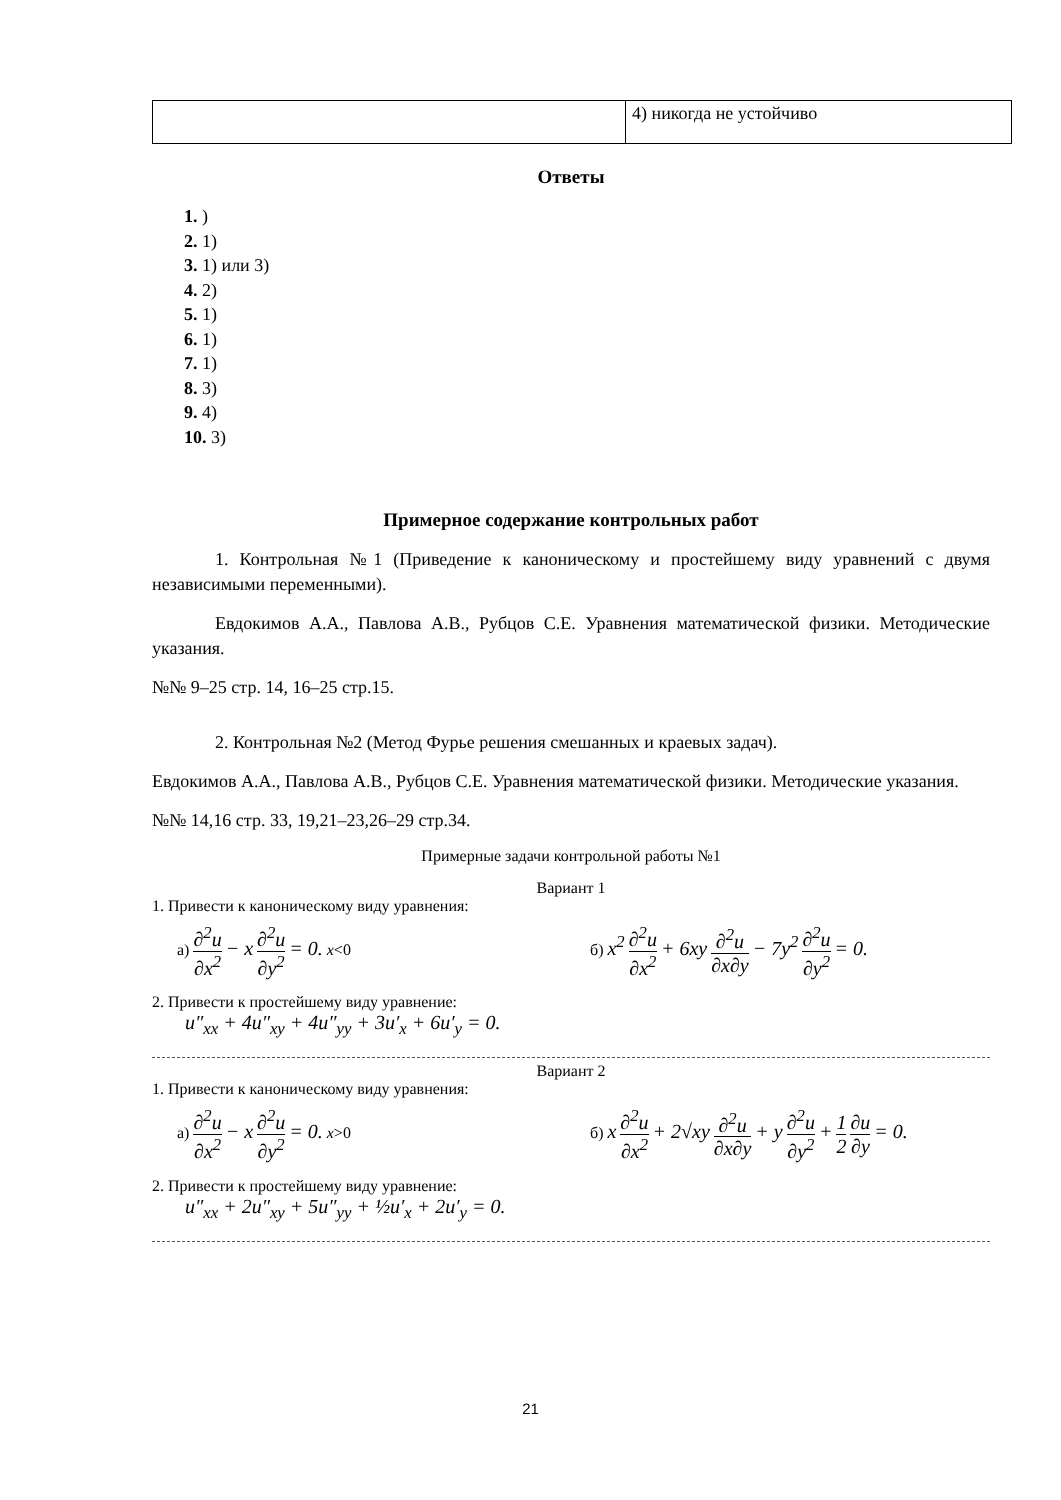| | 4) никогда не устойчиво |
Ответы
1. )
2. 1)
3. 1) или 3)
4. 2)
5. 1)
6. 1)
7. 1)
8. 3)
9. 4)
10. 3)
Примерное содержание контрольных работ
1. Контрольная №1 (Приведение к каноническому и простейшему виду уравнений с двумя независимыми переменными).
Евдокимов А.А., Павлова А.В., Рубцов С.Е. Уравнения математической физики. Методические указания.
№№ 9–25 стр. 14, 16–25 стр.15.
2. Контрольная №2 (Метод Фурье решения смешанных и краевых задач).
Евдокимов А.А., Павлова А.В., Рубцов С.Е. Уравнения математической физики. Методические указания.
№№ 14,16 стр. 33, 19,21–23,26–29 стр.34.
Примерные задачи контрольной работы №1
Вариант 1
1. Привести к каноническому виду уравнения:
а) ∂<sup>2</sup>u ∂x<sup>2</sup> − x ∂<sup>2</sup>u ∂y<sup>2</sup> = 0. x<0
б) x<sup>2</sup> ∂<sup>2</sup>u ∂x<sup>2</sup> + 6xy ∂<sup>2</sup>u ∂x∂y − 7y<sup>2</sup> ∂<sup>2</sup>u ∂y<sup>2</sup> = 0.
2. Привести к простейшему виду уравнение:
u″<sub>xx</sub> + 4u″<sub>xy</sub> + 4u″<sub>yy</sub> + 3u′<sub>x</sub> + 6u′<sub>y</sub> = 0.
Вариант 2
1. Привести к каноническому виду уравнения:
а) ∂<sup>2</sup>u ∂x<sup>2</sup> − x ∂<sup>2</sup>u ∂y<sup>2</sup> = 0. x>0
б) x ∂<sup>2</sup>u ∂x<sup>2</sup> + 2√xy ∂<sup>2</sup>u ∂x∂y + y ∂<sup>2</sup>u ∂y<sup>2</sup> + 1 2 ∂u ∂y = 0.
2. Привести к простейшему виду уравнение:
u″<sub>xx</sub> + 2u″<sub>xy</sub> + 5u″<sub>yy</sub> + ½u′<sub>x</sub> + 2u′<sub>y</sub> = 0.
21